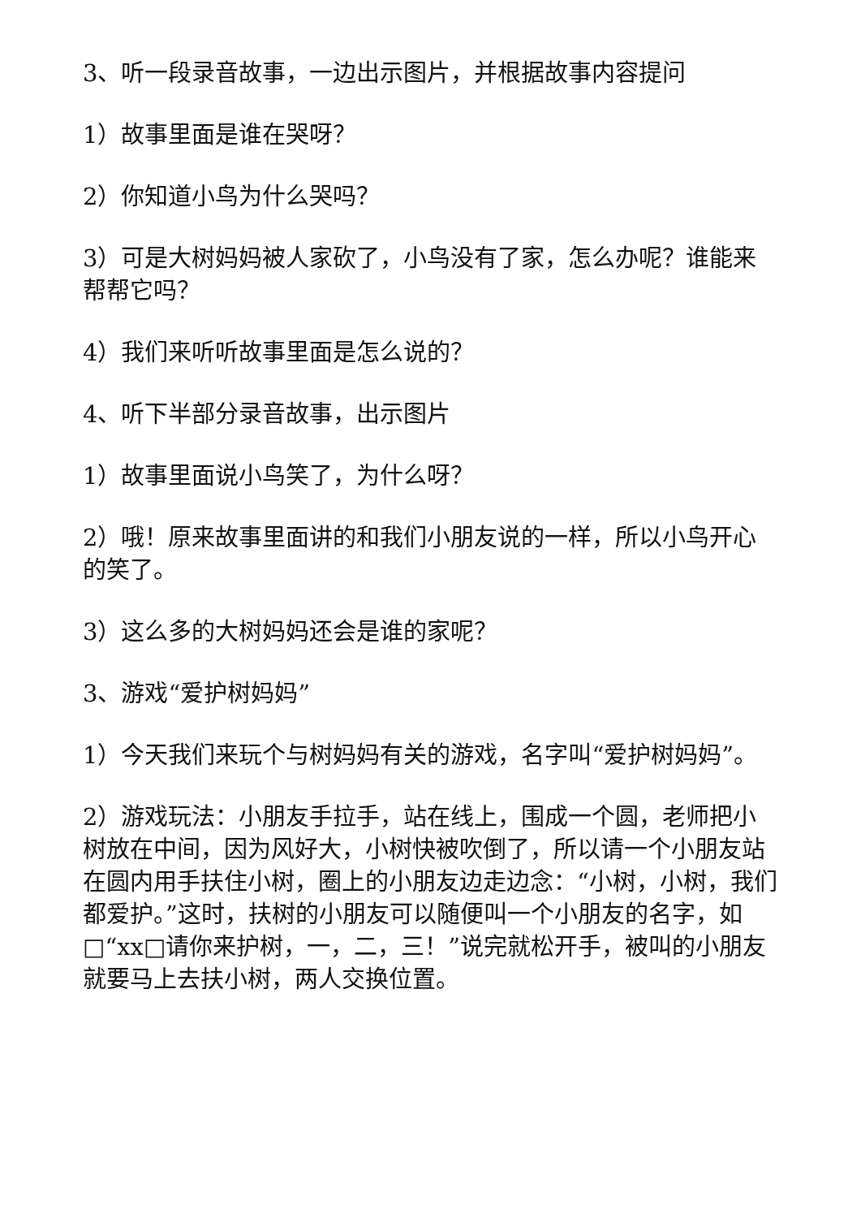3、听一段录音故事，一边出示图片，并根据故事内容提问
1）故事里面是谁在哭呀？
2）你知道小鸟为什么哭吗？
3）可是大树妈妈被人家砍了，小鸟没有了家，怎么办呢？谁能来帮帮它吗？
4）我们来听听故事里面是怎么说的？
4、听下半部分录音故事，出示图片
1）故事里面说小鸟笑了，为什么呀？
2）哦！原来故事里面讲的和我们小朋友说的一样，所以小鸟开心的笑了。
3）这么多的大树妈妈还会是谁的家呢？
3、游戏“爱护树妈妈”
1）今天我们来玩个与树妈妈有关的游戏，名字叫“爱护树妈妈”。
2）游戏玩法：小朋友手拉手，站在线上，围成一个圆，老师把小树放在中间，因为风好大，小树快被吹倒了，所以请一个小朋友站在圆内用手扶住小树，圈上的小朋友边走边念：“小树，小树，我们都爱护。”这时，扶树的小朋友可以随便叫一个小朋友的名字，如□“xx□请你来护树，一，二，三！”说完就松开手，被叫的小朋友就要马上去扶小树，两人交换位置。